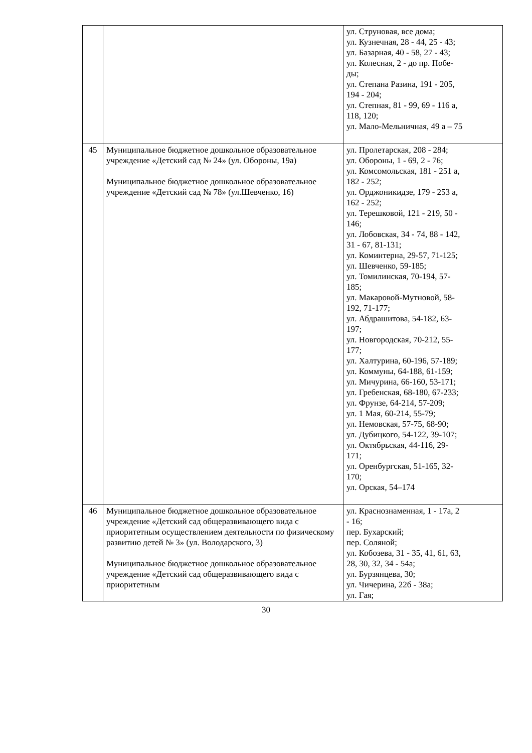| | | ул. Струновая, все дома; ул. Кузнечная, 28 - 44, 25 - 43; ул. Базарная, 40 - 58, 27 - 43; ул. Колесная, 2 - до пр. Побе- ды; ул. Степана Разина, 191 - 205, 194 - 204; ул. Степная, 81 - 99, 69 - 116 а, 118, 120; ул. Мало-Мельничная, 49 а – 75 |
| 45 | Муниципальное бюджетное дошкольное образовательное учреждение «Детский сад № 24» (ул. Обороны, 19а) Муниципальное бюджетное дошкольное образовательное учреждение «Детский сад № 78» (ул.Шевченко, 16) | ул. Пролетарская, 208 - 284; ул. Обороны, 1 - 69, 2 - 76; ул. Комсомольская, 181 - 251 а, 182 - 252; ул. Орджоникидзе, 179 - 253 а, 162 - 252; ул. Терешковой, 121 - 219, 50 - 146; ул. Лобовская, 34 - 74, 88 - 142, 31 - 67, 81-131; ул. Коминтерна, 29-57, 71-125; ул. Шевченко, 59-185; ул. Томилинская, 70-194, 57- 185; ул. Макаровой-Мутновой, 58- 192, 71-177; ул. Абдрашитова, 54-182, 63- 197; ул. Новгородская, 70-212, 55- 177; ул. Халтурина, 60-196, 57-189; ул. Коммуны, 64-188, 61-159; ул. Мичурина, 66-160, 53-171; ул. Гребенская, 68-180, 67-233; ул. Фрунзе, 64-214, 57-209; ул. 1 Мая, 60-214, 55-79; ул. Немовская, 57-75, 68-90; ул. Дубицкого, 54-122, 39-107; ул. Октябрьская, 44-116, 29- 171; ул. Оренбургская, 51-165, 32- 170; ул. Орская, 54–174 |
| 46 | Муниципальное бюджетное дошкольное образовательное учреждение «Детский сад общеразвивающего вида с приоритетным осуществлением деятельности по физическому развитию детей № 3» (ул. Володарского, 3) Муниципальное бюджетное дошкольное образовательное учреждение «Детский сад общеразвивающего вида с приоритетным | ул. Краснознаменная, 1 - 17а, 2 - 16; пер. Бухарский; пер. Соляной; ул. Кобозева, 31 - 35, 41, 61, 63, 28, 30, 32, 34 - 54а; ул. Бурзянцева, 30; ул. Чичерина, 22б - 38а; ул. Гая; |
30